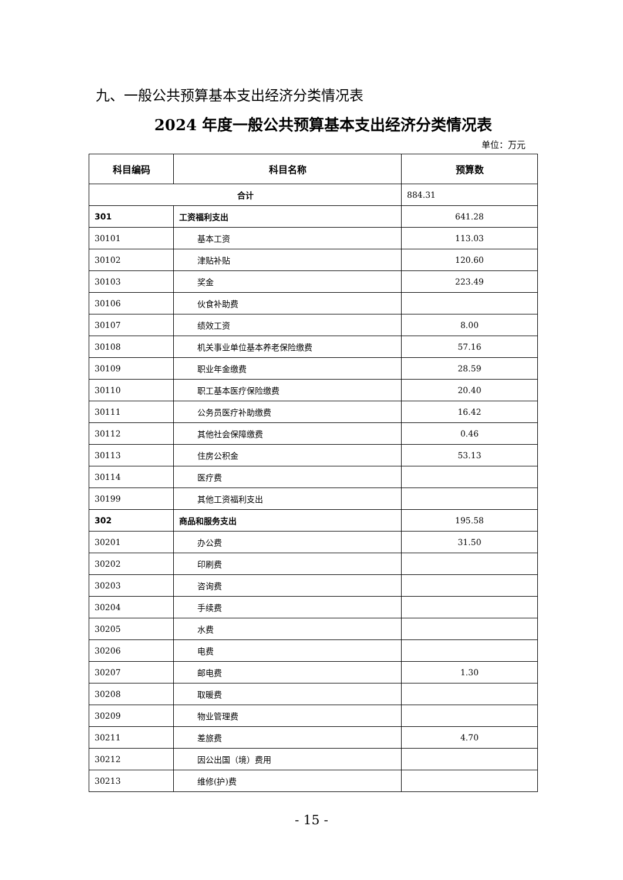九、一般公共预算基本支出经济分类情况表
2024 年度一般公共预算基本支出经济分类情况表
单位：万元
| 科目编码 | 科目名称 | 预算数 |
| --- | --- | --- |
| 合计 | | 884.31 |
| 301 | 工资福利支出 | 641.28 |
| 30101 | 基本工资 | 113.03 |
| 30102 | 津贴补贴 | 120.60 |
| 30103 | 奖金 | 223.49 |
| 30106 | 伙食补助费 | |
| 30107 | 绩效工资 | 8.00 |
| 30108 | 机关事业单位基本养老保险缴费 | 57.16 |
| 30109 | 职业年金缴费 | 28.59 |
| 30110 | 职工基本医疗保险缴费 | 20.40 |
| 30111 | 公务员医疗补助缴费 | 16.42 |
| 30112 | 其他社会保障缴费 | 0.46 |
| 30113 | 住房公积金 | 53.13 |
| 30114 | 医疗费 | |
| 30199 | 其他工资福利支出 | |
| 302 | 商品和服务支出 | 195.58 |
| 30201 | 办公费 | 31.50 |
| 30202 | 印刷费 | |
| 30203 | 咨询费 | |
| 30204 | 手续费 | |
| 30205 | 水费 | |
| 30206 | 电费 | |
| 30207 | 邮电费 | 1.30 |
| 30208 | 取暖费 | |
| 30209 | 物业管理费 | |
| 30211 | 差旅费 | 4.70 |
| 30212 | 因公出国（境）费用 | |
| 30213 | 维修(护)费 | |
- 15 -